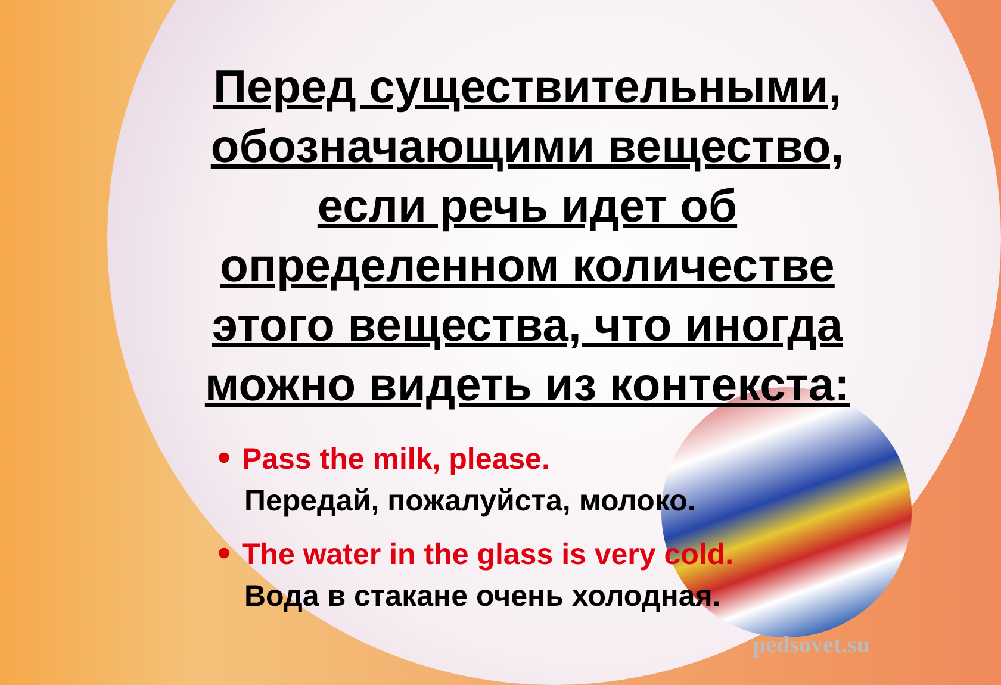Перед существительными, обозначающими вещество, если речь идет об определенном количестве этого вещества, что иногда можно видеть из контекста:
• Pass the milk, please.
Передай, пожалуйста, молоко.
• The water in the glass is very cold.
Вода в стакане очень холодная.
pedsovet.su